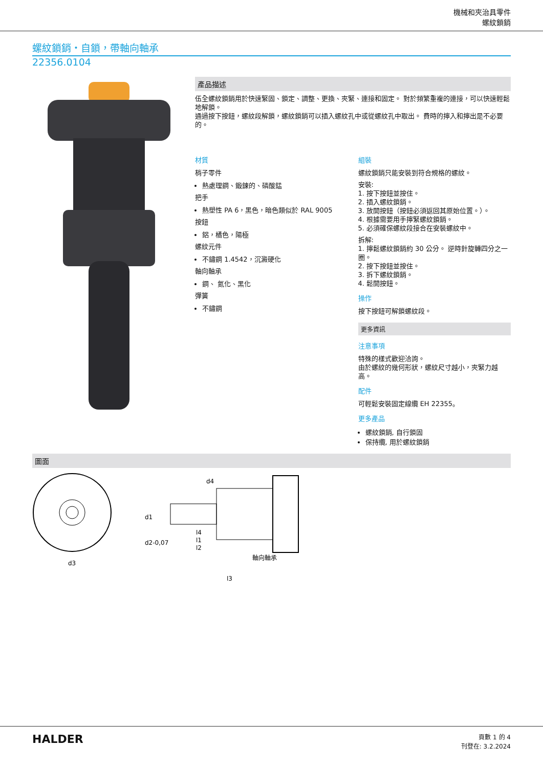機械和夾治具零件
螺紋鎖銷
螺紋鎖銷・自鎖，帶軸向軸承
22356.0104
產品描述
伍全螺紋鎖銷用於快速緊固、鎖定、調整、更換、夾緊、連接和固定。 對於頻繁重複的連接，可以快速輕鬆地解鎖。
通過按下按鈕，螺紋段解鎖，螺紋鎖銷可以插入螺紋孔中或從螺紋孔中取出。 費時的擰入和擰出是不必要的。
材質
梢子零件
熱處理鋼、鍛鍊的、磷酸錳
把手
熱塑性 PA 6，黑色，暗色類似於 RAL 9005
按鈕
鋁，橘色，陽極
螺紋元件
不鏽鋼 1.4542，沉澱硬化
軸向軸承
鋼、 氮化、黑化
彈簧
不鏽鋼
組裝
螺紋鎖銷只能安裝到符合規格的螺紋。
安裝:
1. 按下按鈕並按住。
2. 插入螺紋鎖銷。
3. 放開按鈕（按鈕必須返回其原始位置。）。
4. 根據需要用手擰緊螺紋鎖銷。
5. 必須確保螺紋段接合在安裝螺紋中。
拆解:
1. 擰鬆螺紋鎖銷約 30 公分。 逆時針旋轉四分之一圈。
2. 按下按鈕並按住。
3. 拆下螺紋鎖銷。
4. 鬆開按鈕。
操作
按下按鈕可解鎖螺紋段。
更多資訊
注意事項
特殊的樣式歡迎洽詢。
由於螺紋的幾何形狀，螺紋尺寸越小，夾緊力越高。
配件
可輕鬆安裝固定線纜 EH 22355。
更多產品
螺紋鎖銷, 自行鎖固
保持纜, 用於螺紋鎖銷
圖面
d3
軸向軸承
l3
l2
d1
d2-0,07
l4
l1
d4
HALDER
頁數 1 的 4
刊登在: 3.2.2024